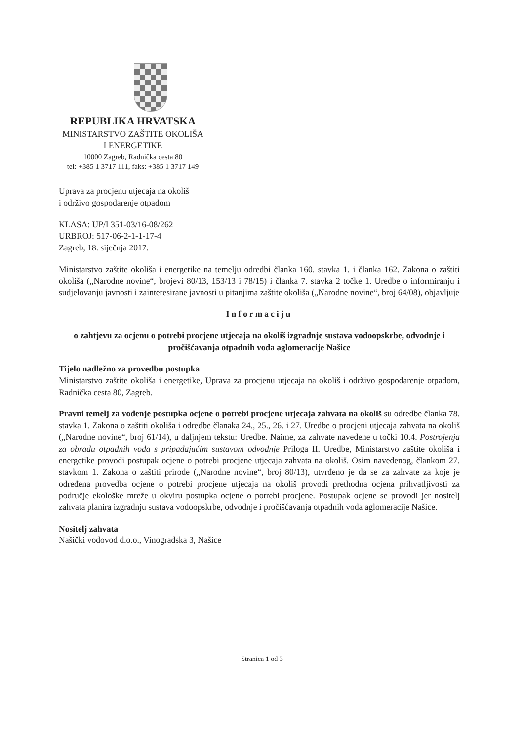REPUBLIKA HRVATSKA
MINISTARSTVO ZAŠTITE OKOLIŠA
I ENERGETIKE
10000 Zagreb, Radnička cesta 80
tel: +385 1 3717 111, faks: +385 1 3717 149
Uprava za procjenu utjecaja na okoliš
i održivo gospodarenje otpadom
KLASA: UP/I 351-03/16-08/262
URBROJ: 517-06-2-1-1-17-4
Zagreb, 18. siječnja 2017.
Ministarstvo zaštite okoliša i energetike na temelju odredbi članka 160. stavka 1. i članka 162. Zakona o zaštiti okoliša („Narodne novine“, brojevi 80/13, 153/13 i 78/15) i članka 7. stavka 2 točke 1. Uredbe o informiranju i sudjelovanju javnosti i zainteresirane javnosti u pitanjima zaštite okoliša („Narodne novine“, broj 64/08), objavljuje
Informaciju
o zahtjevu za ocjenu o potrebi procjene utjecaja na okoliš izgradnje sustava vodoopskrbe, odvodnje i pročišćavanja otpadnih voda aglomeracije Našice
Tijelo nadležno za provedbu postupka
Ministarstvo zaštite okoliša i energetike, Uprava za procjenu utjecaja na okoliš i održivo gospodarenje otpadom, Radnička cesta 80, Zagreb.
Pravni temelj za vođenje postupka ocjene o potrebi procjene utjecaja zahvata na okoliš su odredbe članka 78. stavka 1. Zakona o zaštiti okoliša i odredbe članaka 24., 25., 26. i 27. Uredbe o procjeni utjecaja zahvata na okoliš („Narodne novine“, broj 61/14), u daljnjem tekstu: Uredbe. Naime, za zahvate navedene u točki 10.4. Postrojenja za obradu otpadnih voda s pripadajućim sustavom odvodnje Priloga II. Uredbe, Ministarstvo zaštite okoliša i energetike provodi postupak ocjene o potrebi procjene utjecaja zahvata na okoliš. Osim navedenog, člankom 27. stavkom 1. Zakona o zaštiti prirode („Narodne novine“, broj 80/13), utvrđeno je da se za zahvate za koje je određena provedba ocjene o potrebi procjene utjecaja na okoliš provodi prethodna ocjena prihvatljivosti za područje ekološke mreže u okviru postupka ocjene o potrebi procjene. Postupak ocjene se provodi jer nositelj zahvata planira izgradnju sustava vodoopskrbe, odvodnje i pročišćavanja otpadnih voda aglomeracije Našice.
Nositelj zahvata
Našički vodovod d.o.o., Vinogradska 3, Našice
Stranica 1 od 3